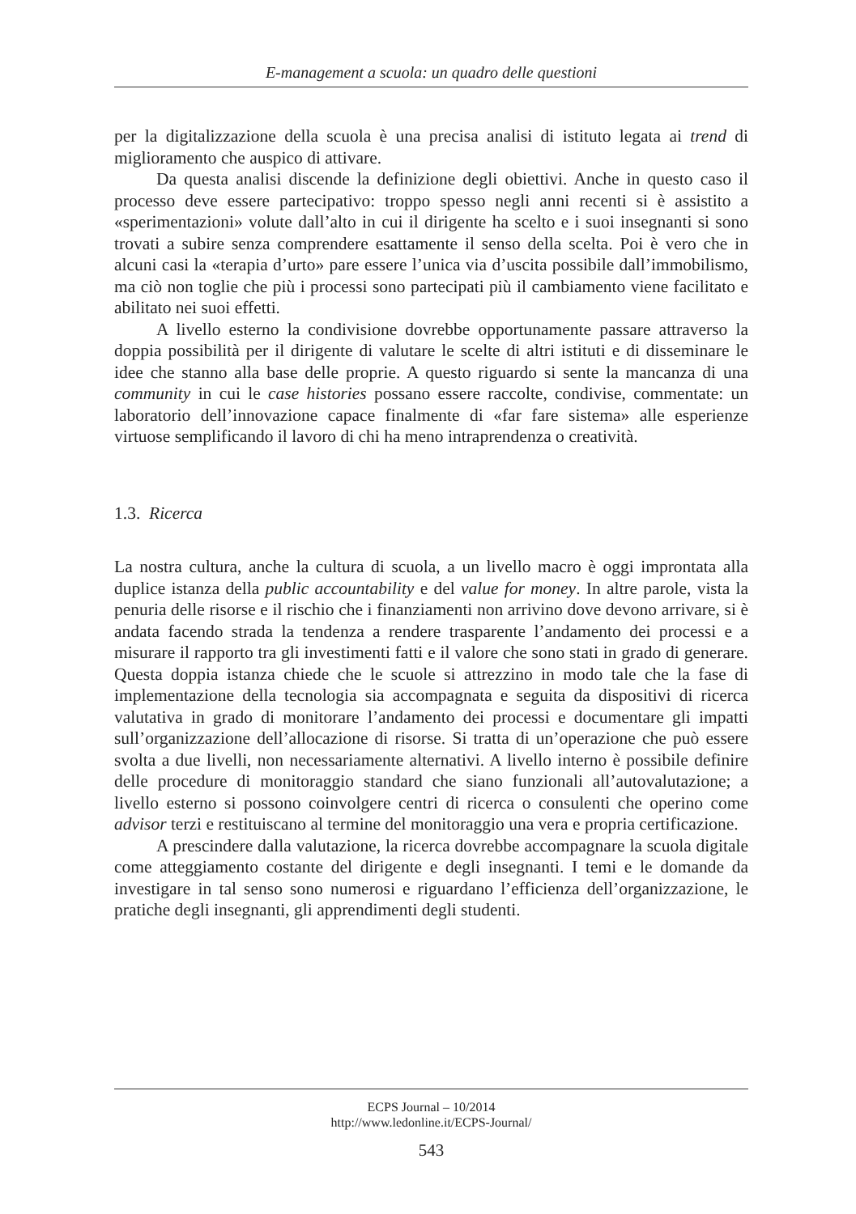E-management a scuola: un quadro delle questioni
per la digitalizzazione della scuola è una precisa analisi di istituto legata ai trend di miglioramento che auspico di attivare.
Da questa analisi discende la definizione degli obiettivi. Anche in questo caso il processo deve essere partecipativo: troppo spesso negli anni recenti si è assistito a «sperimentazioni» volute dall’alto in cui il dirigente ha scelto e i suoi insegnanti si sono trovati a subire senza comprendere esattamente il senso della scelta. Poi è vero che in alcuni casi la «terapia d’urto» pare essere l’unica via d’uscita possibile dall’immobilismo, ma ciò non toglie che più i processi sono partecipati più il cambiamento viene facilitato e abilitato nei suoi effetti.
A livello esterno la condivisione dovrebbe opportunamente passare attraverso la doppia possibilità per il dirigente di valutare le scelte di altri istituti e di disseminare le idee che stanno alla base delle proprie. A questo riguardo si sente la mancanza di una community in cui le case histories possano essere raccolte, condivise, commentate: un laboratorio dell’innovazione capace finalmente di «far fare sistema» alle esperienze virtuose semplificando il lavoro di chi ha meno intraprendenza o creatività.
1.3. Ricerca
La nostra cultura, anche la cultura di scuola, a un livello macro è oggi improntata alla duplice istanza della public accountability e del value for money. In altre parole, vista la penuria delle risorse e il rischio che i finanziamenti non arrivino dove devono arrivare, si è andata facendo strada la tendenza a rendere trasparente l’andamento dei processi e a misurare il rapporto tra gli investimenti fatti e il valore che sono stati in grado di generare. Questa doppia istanza chiede che le scuole si attrezzino in modo tale che la fase di implementazione della tecnologia sia accompagnata e seguita da dispositivi di ricerca valutativa in grado di monitorare l’andamento dei processi e documentare gli impatti sull’organizzazione dell’allocazione di risorse. Si tratta di un’operazione che può essere svolta a due livelli, non necessariamente alternativi. A livello interno è possibile definire delle procedure di monitoraggio standard che siano funzionali all’autovalutazione; a livello esterno si possono coinvolgere centri di ricerca o consulenti che operino come advisor terzi e restituiscano al termine del monitoraggio una vera e propria certificazione.
A prescindere dalla valutazione, la ricerca dovrebbe accompagnare la scuola digitale come atteggiamento costante del dirigente e degli insegnanti. I temi e le domande da investigare in tal senso sono numerosi e riguardano l’efficienza dell’organizzazione, le pratiche degli insegnanti, gli apprendimenti degli studenti.
ECPS Journal – 10/2014
http://www.ledonline.it/ECPS-Journal/
543